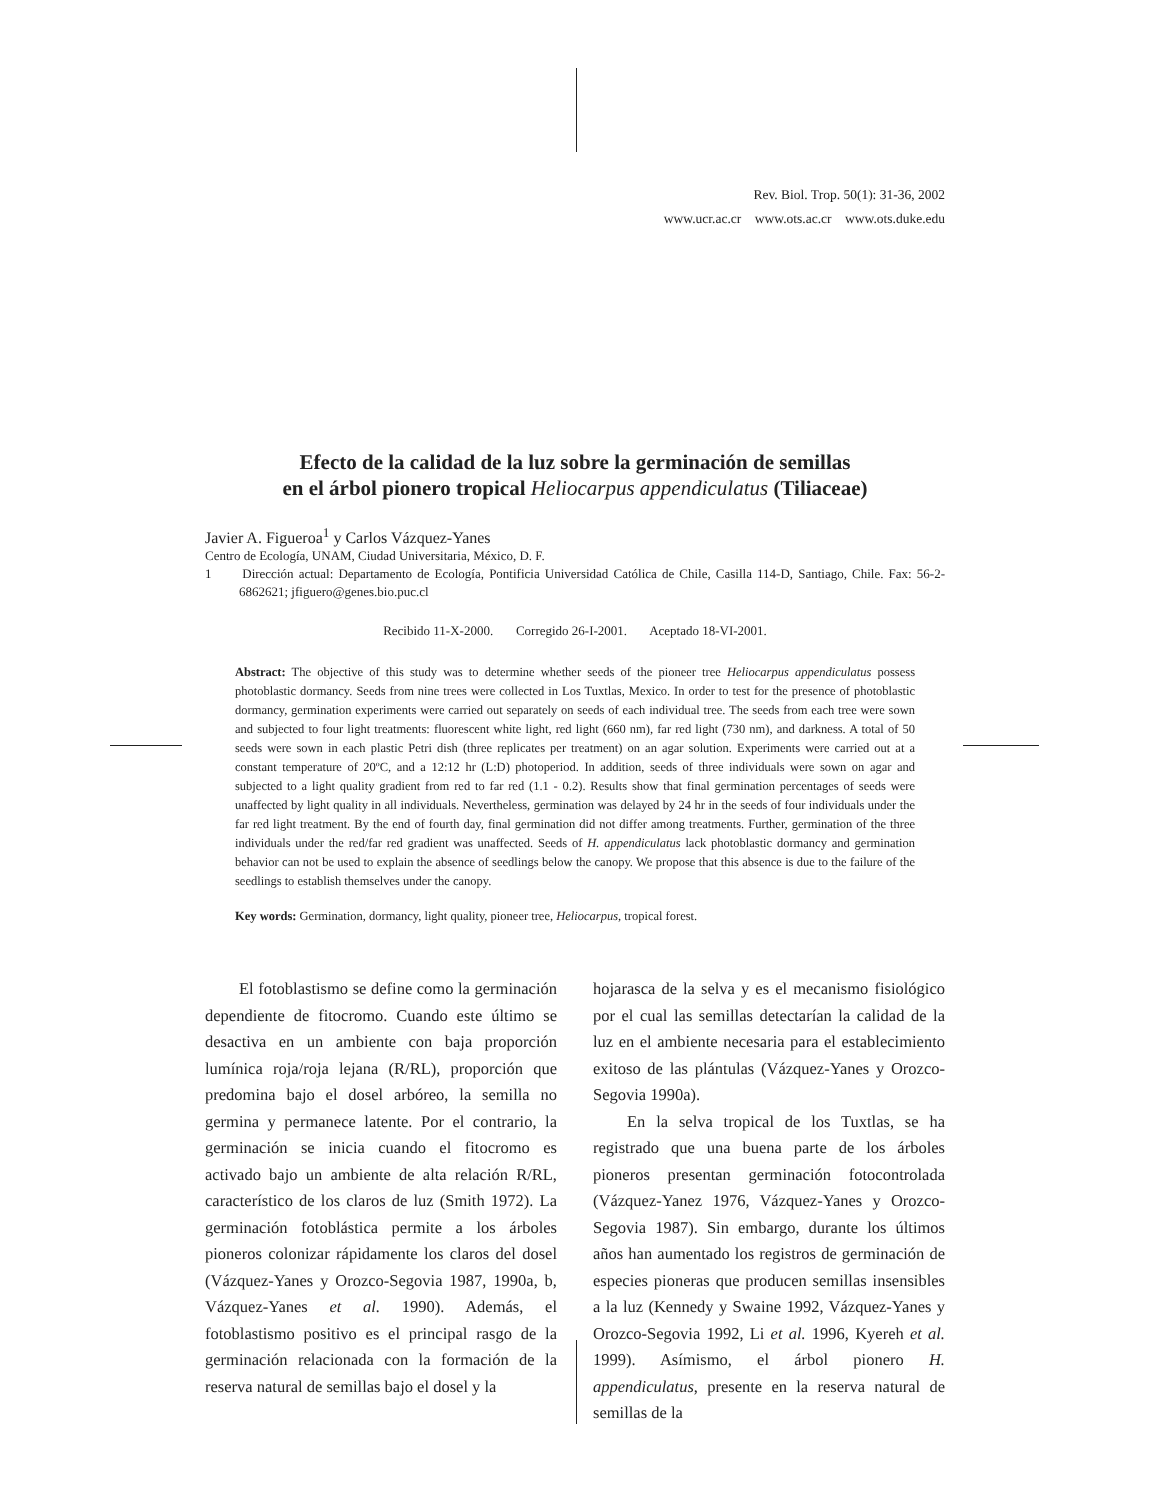Rev. Biol. Trop. 50(1): 31-36, 2002
www.ucr.ac.cr www.ots.ac.cr www.ots.duke.edu
Efecto de la calidad de la luz sobre la germinación de semillas
en el árbol pionero tropical Heliocarpus appendiculatus (Tiliaceae)
Javier A. Figueroa<sup>1</sup> y Carlos Vázquez-Yanes
Centro de Ecología, UNAM, Ciudad Universitaria, México, D. F.
1 Dirección actual: Departamento de Ecología, Pontificia Universidad Católica de Chile, Casilla 114-D, Santiago, Chile. Fax: 56-2-6862621; jfiguero@genes.bio.puc.cl
Recibido 11-X-2000. Corregido 26-I-2001. Aceptado 18-VI-2001.
Abstract: The objective of this study was to determine whether seeds of the pioneer tree Heliocarpus appendiculatus possess photoblastic dormancy. Seeds from nine trees were collected in Los Tuxtlas, Mexico. In order to test for the presence of photoblastic dormancy, germination experiments were carried out separately on seeds of each individual tree. The seeds from each tree were sown and subjected to four light treatments: fluorescent white light, red light (660 nm), far red light (730 nm), and darkness. A total of 50 seeds were sown in each plastic Petri dish (three replicates per treatment) on an agar solution. Experiments were carried out at a constant temperature of 20ºC, and a 12:12 hr (L:D) photoperiod. In addition, seeds of three individuals were sown on agar and subjected to a light quality gradient from red to far red (1.1 - 0.2). Results show that final germination percentages of seeds were unaffected by light quality in all individuals. Nevertheless, germination was delayed by 24 hr in the seeds of four individuals under the far red light treatment. By the end of fourth day, final germination did not differ among treatments. Further, germination of the three individuals under the red/far red gradient was unaffected. Seeds of H. appendiculatus lack photoblastic dormancy and germination behavior can not be used to explain the absence of seedlings below the canopy. We propose that this absence is due to the failure of the seedlings to establish themselves under the canopy.
Key words: Germination, dormancy, light quality, pioneer tree, Heliocarpus, tropical forest.
El fotoblastismo se define como la germinación dependiente de fitocromo. Cuando este último se desactiva en un ambiente con baja proporción lumínica roja/roja lejana (R/RL), proporción que predomina bajo el dosel arbóreo, la semilla no germina y permanece latente. Por el contrario, la germinación se inicia cuando el fitocromo es activado bajo un ambiente de alta relación R/RL, característico de los claros de luz (Smith 1972). La germinación fotoblástica permite a los árboles pioneros colonizar rápidamente los claros del dosel (Vázquez-Yanes y Orozco-Segovia 1987, 1990a, b, Vázquez-Yanes et al. 1990). Además, el fotoblastismo positivo es el principal rasgo de la germinación relacionada con la formación de la reserva natural de semillas bajo el dosel y la
hojarasca de la selva y es el mecanismo fisiológico por el cual las semillas detectarían la calidad de la luz en el ambiente necesaria para el establecimiento exitoso de las plántulas (Vázquez-Yanes y Orozco-Segovia 1990a).
En la selva tropical de los Tuxtlas, se ha registrado que una buena parte de los árboles pioneros presentan germinación fotocontrolada (Vázquez-Yanez 1976, Vázquez-Yanes y Orozco-Segovia 1987). Sin embargo, durante los últimos años han aumentado los registros de germinación de especies pioneras que producen semillas insensibles a la luz (Kennedy y Swaine 1992, Vázquez-Yanes y Orozco-Segovia 1992, Li et al. 1996, Kyereh et al. 1999). Asímismo, el árbol pionero H. appendiculatus, presente en la reserva natural de semillas de la